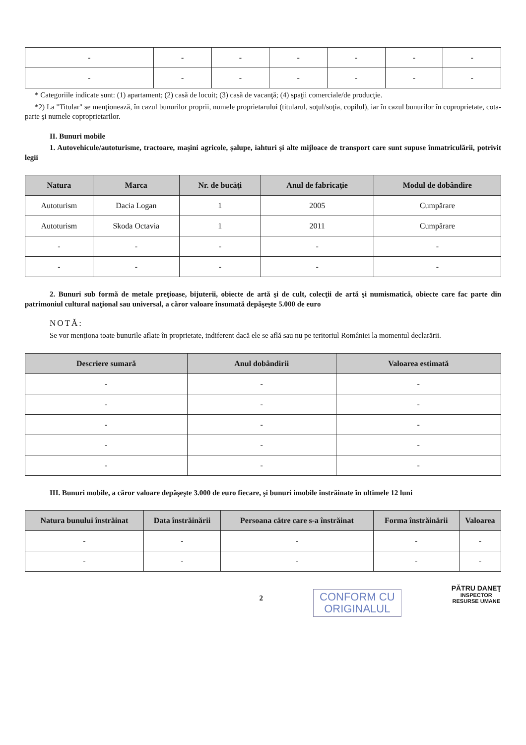| - | - | - | - | - | - | - |
| - | - | - | - | - | - | - |
* Categoriile indicate sunt: (1) apartament; (2) casă de locuit; (3) casă de vacanţă; (4) spaţii comerciale/de producţie.
*2) La "Titular" se menţionează, în cazul bunurilor proprii, numele proprietarului (titularul, soţul/soţia, copilul), iar în cazul bunurilor în coproprietate, cota-parte şi numele coproprietarilor.
II. Bunuri mobile
1. Autovehicule/autoturisme, tractoare, maşini agricole, şalupe, iahturi şi alte mijloace de transport care sunt supuse înmatriculării, potrivit legii
| Natura | Marca | Nr. de bucăţi | Anul de fabricaţie | Modul de dobândire |
| --- | --- | --- | --- | --- |
| Autoturism | Dacia Logan | 1 | 2005 | Cumpărare |
| Autoturism | Skoda Octavia | 1 | 2011 | Cumpărare |
| - | - | - | - | - |
| - | - | - | - | - |
2. Bunuri sub formă de metale preţioase, bijuterii, obiecte de artă şi de cult, colecţii de artă şi numismatică, obiecte care fac parte din patrimoniul cultural naţional sau universal, a căror valoare însumată depăşeşte 5.000 de euro
NOTĂ:
Se vor menţiona toate bunurile aflate în proprietate, indiferent dacă ele se află sau nu pe teritoriul României la momentul declarării.
| Descriere sumară | Anul dobândirii | Valoarea estimată |
| --- | --- | --- |
| - | - | - |
| - | - | - |
| - | - | - |
| - | - | - |
| - | - | - |
III. Bunuri mobile, a căror valoare depăşeşte 3.000 de euro fiecare, şi bunuri imobile înstrăinate în ultimele 12 luni
| Natura bunului înstrăinat | Data înstrăinării | Persoana către care s-a înstrăinat | Forma înstrăinării | Valoarea |
| --- | --- | --- | --- | --- |
| - | - | - | - | - |
| - | - | - | - | - |
2
CONFORM CU
ORIGINALUL
PĂTRU DANEŢ
INSPECTOR
RESURSE UMANE